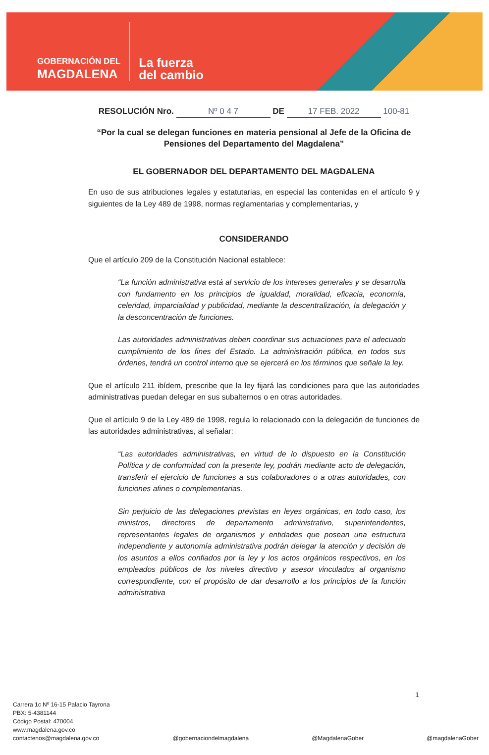GOBERNACIÓN DEL
MAGDALENA
La fuerza
del cambio
RESOLUCIÓN Nro. Nº 0 4 7 DE 17 FEB. 2022 100-81
“Por la cual se delegan funciones en materia pensional al Jefe de la Oficina de Pensiones del Departamento del Magdalena”
EL GOBERNADOR DEL DEPARTAMENTO DEL MAGDALENA
En uso de sus atribuciones legales y estatutarias, en especial las contenidas en el artículo 9 y siguientes de la Ley 489 de 1998, normas reglamentarias y complementarias, y
CONSIDERANDO
Que el artículo 209 de la Constitución Nacional establece:
“La función administrativa está al servicio de los intereses generales y se desarrolla con fundamento en los principios de igualdad, moralidad, eficacia, economía, celeridad, imparcialidad y publicidad, mediante la descentralización, la delegación y la desconcentración de funciones.
Las autoridades administrativas deben coordinar sus actuaciones para el adecuado cumplimiento de los fines del Estado. La administración pública, en todos sus órdenes, tendrá un control interno que se ejercerá en los términos que señale la ley.
Que el artículo 211 ibídem, prescribe que la ley fijará las condiciones para que las autoridades administrativas puedan delegar en sus subalternos o en otras autoridades.
Que el artículo 9 de la Ley 489 de 1998, regula lo relacionado con la delegación de funciones de las autoridades administrativas, al señalar:
“Las autoridades administrativas, en virtud de lo dispuesto en la Constitución Política y de conformidad con la presente ley, podrán mediante acto de delegación, transferir el ejercicio de funciones a sus colaboradores o a otras autoridades, con funciones afines o complementarias.
Sin perjuicio de las delegaciones previstas en leyes orgánicas, en todo caso, los ministros, directores de departamento administrativo, superintendentes, representantes legales de organismos y entidades que posean una estructura independiente y autonomía administrativa podrán delegar la atención y decisión de los asuntos a ellos confiados por la ley y los actos orgánicos respectivos, en los empleados públicos de los niveles directivo y asesor vinculados al organismo correspondiente, con el propósito de dar desarrollo a los principios de la función administrativa
Carrera 1c Nº 16-15 Palacio Tayrona
PBX: 5-4381144
Código Postal: 470004
www.magdalena.gov.co
contactenos@magdalena.gov.co
@gobernaciondelmagdalena
@MagdalenaGober
@magdalenaGober
1